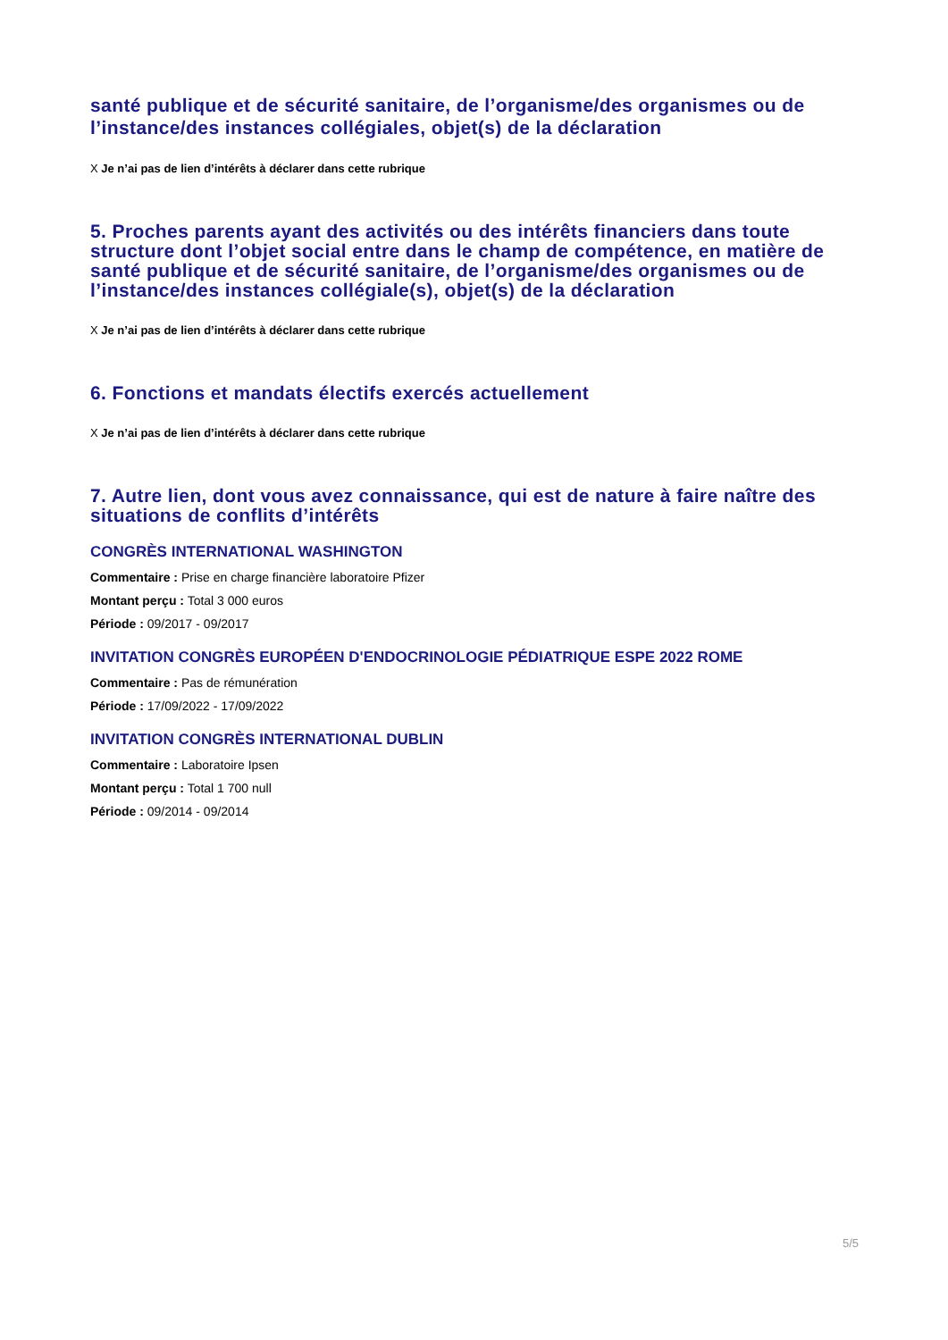santé publique et de sécurité sanitaire, de l’organisme/des organismes ou de l’instance/des instances collégiales, objet(s) de la déclaration
X Je n’ai pas de lien d’intérêts à déclarer dans cette rubrique
5. Proches parents ayant des activités ou des intérêts financiers dans toute structure dont l’objet social entre dans le champ de compétence, en matière de santé publique et de sécurité sanitaire, de l’organisme/des organismes ou de l’instance/des instances collégiale(s), objet(s) de la déclaration
X Je n’ai pas de lien d’intérêts à déclarer dans cette rubrique
6. Fonctions et mandats électifs exercés actuellement
X Je n’ai pas de lien d’intérêts à déclarer dans cette rubrique
7. Autre lien, dont vous avez connaissance, qui est de nature à faire naître des situations de conflits d’intérêts
CONGRÈS INTERNATIONAL WASHINGTON
Commentaire : Prise en charge financière laboratoire Pfizer
Montant perçu : Total 3 000 euros
Période : 09/2017 - 09/2017
INVITATION CONGRÈS EUROPÉEN D'ENDOCRINOLOGIE PÉDIATRIQUE ESPE 2022 ROME
Commentaire : Pas de rémunération
Période : 17/09/2022 - 17/09/2022
INVITATION CONGRÈS INTERNATIONAL DUBLIN
Commentaire : Laboratoire Ipsen
Montant perçu : Total 1 700 null
Période : 09/2014 - 09/2014
5/5